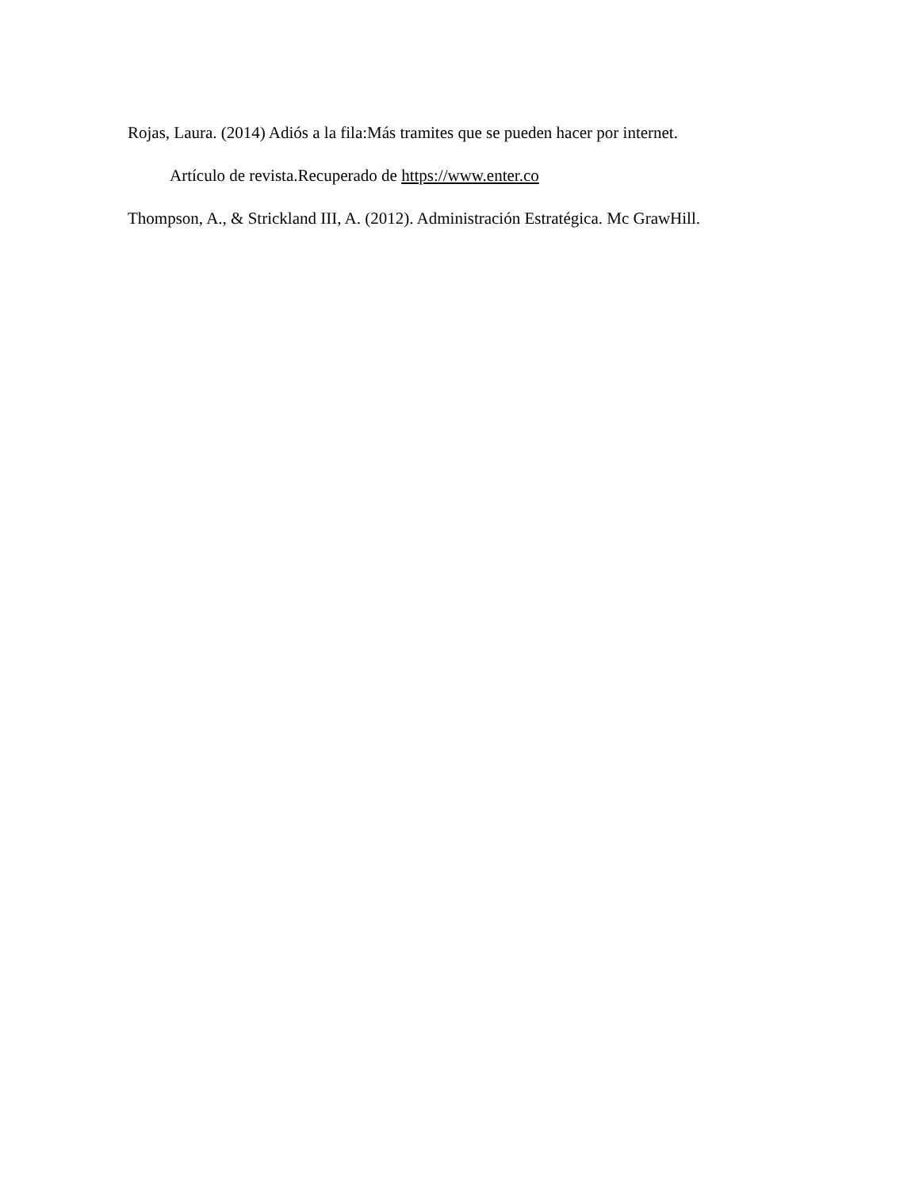Rojas, Laura. (2014) Adiós a la fila:Más tramites que se pueden hacer por internet.
Artículo de revista.Recuperado de https://www.enter.co
Thompson, A., & Strickland III, A. (2012). Administración Estratégica. Mc GrawHill.